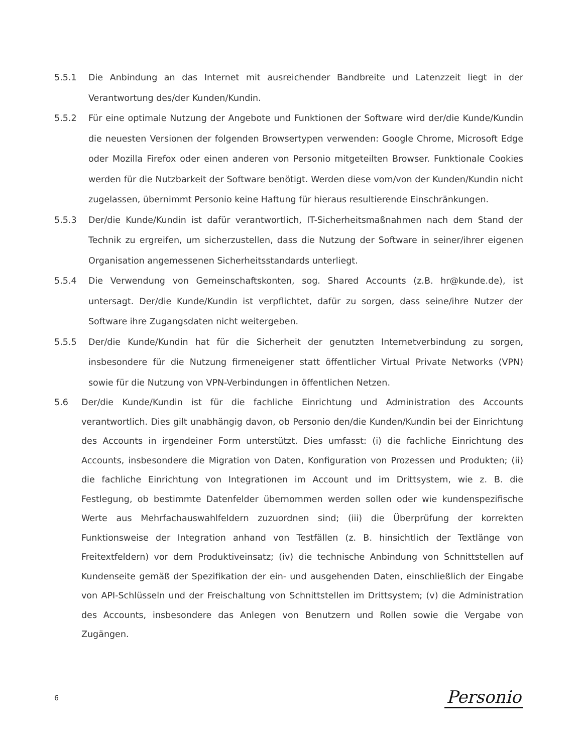5.5.1 Die Anbindung an das Internet mit ausreichender Bandbreite und Latenzzeit liegt in der Verantwortung des/der Kunden/Kundin.
5.5.2 Für eine optimale Nutzung der Angebote und Funktionen der Software wird der/die Kunde/Kundin die neuesten Versionen der folgenden Browsertypen verwenden: Google Chrome, Microsoft Edge oder Mozilla Firefox oder einen anderen von Personio mitgeteilten Browser. Funktionale Cookies werden für die Nutzbarkeit der Software benötigt. Werden diese vom/von der Kunden/Kundin nicht zugelassen, übernimmt Personio keine Haftung für hieraus resultierende Einschränkungen.
5.5.3 Der/die Kunde/Kundin ist dafür verantwortlich, IT-Sicherheitsmaßnahmen nach dem Stand der Technik zu ergreifen, um sicherzustellen, dass die Nutzung der Software in seiner/ihrer eigenen Organisation angemessenen Sicherheitsstandards unterliegt.
5.5.4 Die Verwendung von Gemeinschaftskonten, sog. Shared Accounts (z.B. hr@kunde.de), ist untersagt. Der/die Kunde/Kundin ist verpflichtet, dafür zu sorgen, dass seine/ihre Nutzer der Software ihre Zugangsdaten nicht weitergeben.
5.5.5 Der/die Kunde/Kundin hat für die Sicherheit der genutzten Internetverbindung zu sorgen, insbesondere für die Nutzung firmeneigener statt öffentlicher Virtual Private Networks (VPN) sowie für die Nutzung von VPN-Verbindungen in öffentlichen Netzen.
5.6 Der/die Kunde/Kundin ist für die fachliche Einrichtung und Administration des Accounts verantwortlich. Dies gilt unabhängig davon, ob Personio den/die Kunden/Kundin bei der Einrichtung des Accounts in irgendeiner Form unterstützt. Dies umfasst: (i) die fachliche Einrichtung des Accounts, insbesondere die Migration von Daten, Konfiguration von Prozessen und Produkten; (ii) die fachliche Einrichtung von Integrationen im Account und im Drittsystem, wie z. B. die Festlegung, ob bestimmte Datenfelder übernommen werden sollen oder wie kundenspezifische Werte aus Mehrfachauswahlfeldern zuzuordnen sind; (iii) die Überprüfung der korrekten Funktionsweise der Integration anhand von Testfällen (z. B. hinsichtlich der Textlänge von Freitextfeldern) vor dem Produktiveinsatz; (iv) die technische Anbindung von Schnittstellen auf Kundenseite gemäß der Spezifikation der ein- und ausgehenden Daten, einschließlich der Eingabe von API-Schlüsseln und der Freischaltung von Schnittstellen im Drittsystem; (v) die Administration des Accounts, insbesondere das Anlegen von Benutzern und Rollen sowie die Vergabe von Zugängen.
6 Personio